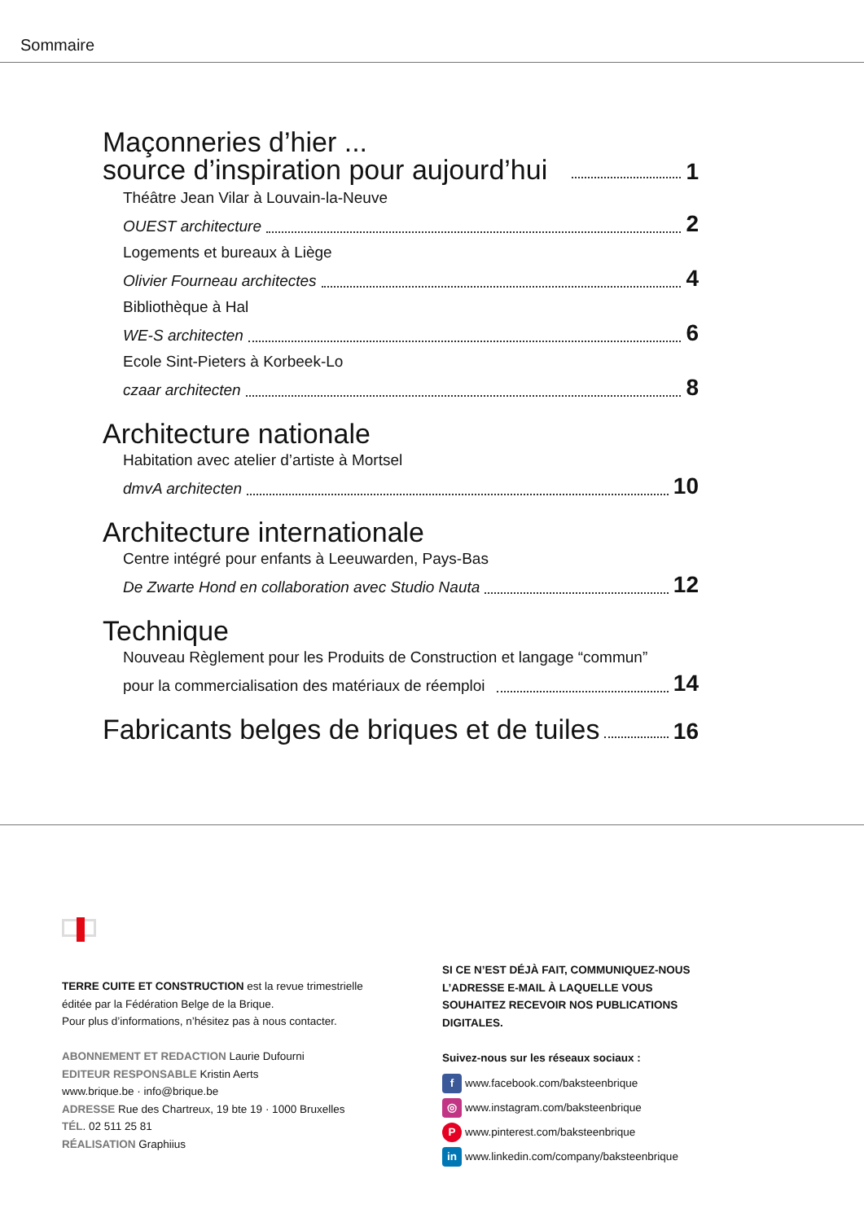Sommaire
Maçonneries d’hier ...
source d’inspiration pour aujourd’hui
1
Théâtre Jean Vilar à Louvain-la-Neuve
OUEST architecture 2
Logements et bureaux à Liège
Olivier Fourneau architectes 4
Bibliothèque à Hal
WE-S architecten 6
Ecole Sint-Pieters à Korbeek-Lo
czaar architecten 8
Architecture nationale
Habitation avec atelier d’artiste à Mortsel
dmvA architecten 10
Architecture internationale
Centre intégré pour enfants à Leeuwarden, Pays-Bas
De Zwarte Hond en collaboration avec Studio Nauta 12
Technique
Nouveau Règlement pour les Produits de Construction et langage “commun”
pour la commercialisation des matériaux de réemploi 14
Fabricants belges de briques et de tuiles
16
TERRE CUITE ET CONSTRUCTION est la revue trimestrielle
éditée par la Fédération Belge de la Brique.
Pour plus d’informations, n’hésitez pas à nous contacter.
ABONNEMENT ET REDACTION Laurie Dufourni
EDITEUR RESPONSABLE Kristin Aerts
www.brique.be · info@brique.be
ADRESSE Rue des Chartreux, 19 bte 19 · 1000 Bruxelles
TÉL. 02 511 25 81
RÉALISATION Graphiius
SI CE N’EST DÉJÀ FAIT, COMMUNIQUEZ-NOUS L’ADRESSE E-MAIL À LAQUELLE VOUS SOUHAITEZ RECEVOIR NOS PUBLICATIONS DIGITALES.
Suivez-nous sur les réseaux sociaux :
f www.facebook.com/baksteenbrique
◎ www.instagram.com/baksteenbrique
Pwww.pinterest.com/baksteenbrique
in www.linkedin.com/company/baksteenbrique